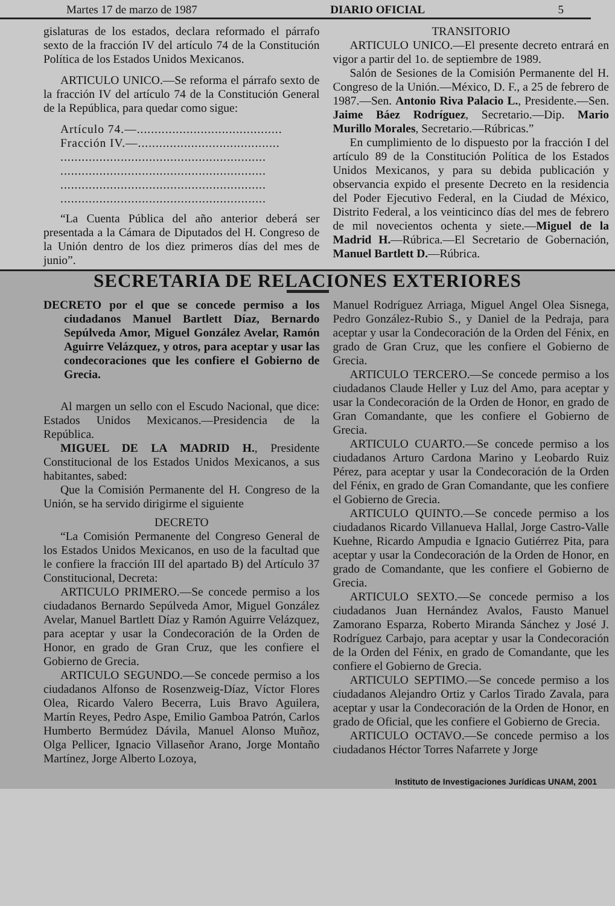Martes 17 de marzo de 1987 DIARIO OFICIAL 5
gislaturas de los estados, declara reformado el párrafo sexto de la fracción IV del artículo 74 de la Constitución Política de los Estados Unidos Mexicanos.
ARTICULO UNICO.—Se reforma el párrafo sexto de la fracción IV del artículo 74 de la Constitución General de la República, para quedar como sigue:
Artículo 74.—.........................................
Fracción IV.—........................................
..........................................................
..........................................................
..........................................................
..........................................................
“La Cuenta Pública del año anterior deberá ser presentada a la Cámara de Diputados del H. Congreso de la Unión dentro de los diez primeros días del mes de junio”.
TRANSITORIO
ARTICULO UNICO.—El presente decreto entrará en vigor a partir del 1o. de septiembre de 1989.
Salón de Sesiones de la Comisión Permanente del H. Congreso de la Unión.—México, D. F., a 25 de febrero de 1987.—Sen. Antonio Riva Palacio L., Presidente.—Sen. Jaime Báez Rodríguez, Secretario.—Dip. Mario Murillo Morales, Secretario.—Rúbricas.”
En cumplimiento de lo dispuesto por la fracción I del artículo 89 de la Constitución Política de los Estados Unidos Mexicanos, y para su debida publicación y observancia expido el presente Decreto en la residencia del Poder Ejecutivo Federal, en la Ciudad de México, Distrito Federal, a los veinticinco días del mes de febrero de mil novecientos ochenta y siete.—Miguel de la Madrid H.—Rúbrica.—El Secretario de Gobernación, Manuel Bartlett D.—Rúbrica.
SECRETARIA DE RELACIONES EXTERIORES
DECRETO por el que se concede permiso a los ciudadanos Manuel Bartlett Díaz, Bernardo Sepúlveda Amor, Miguel González Avelar, Ramón Aguirre Velázquez, y otros, para aceptar y usar las condecoraciones que les confiere el Gobierno de Grecia.
Al margen un sello con el Escudo Nacional, que dice: Estados Unidos Mexicanos.—Presidencia de la República.
MIGUEL DE LA MADRID H., Presidente Constitucional de los Estados Unidos Mexicanos, a sus habitantes, sabed:
Que la Comisión Permanente del H. Congreso de la Unión, se ha servido dirigirme el siguiente
DECRETO
“La Comisión Permanente del Congreso General de los Estados Unidos Mexicanos, en uso de la facultad que le confiere la fracción III del apartado B) del Artículo 37 Constitucional, Decreta:
ARTICULO PRIMERO.—Se concede permiso a los ciudadanos Bernardo Sepúlveda Amor, Miguel González Avelar, Manuel Bartlett Díaz y Ramón Aguirre Velázquez, para aceptar y usar la Condecoración de la Orden de Honor, en grado de Gran Cruz, que les confiere el Gobierno de Grecia.
ARTICULO SEGUNDO.—Se concede permiso a los ciudadanos Alfonso de Rosenzweig-Díaz, Víctor Flores Olea, Ricardo Valero Becerra, Luis Bravo Aguilera, Martín Reyes, Pedro Aspe, Emilio Gamboa Patrón, Carlos Humberto Bermúdez Dávila, Manuel Alonso Muñoz, Olga Pellicer, Ignacio Villaseñor Arano, Jorge Montaño Martínez, Jorge Alberto Lozoya,
Manuel Rodríguez Arriaga, Miguel Angel Olea Sisnega, Pedro González-Rubio S., y Daniel de la Pedraja, para aceptar y usar la Condecoración de la Orden del Fénix, en grado de Gran Cruz, que les confiere el Gobierno de Grecia.
ARTICULO TERCERO.—Se concede permiso a los ciudadanos Claude Heller y Luz del Amo, para aceptar y usar la Condecoración de la Orden de Honor, en grado de Gran Comandante, que les confiere el Gobierno de Grecia.
ARTICULO CUARTO.—Se concede permiso a los ciudadanos Arturo Cardona Marino y Leobardo Ruiz Pérez, para aceptar y usar la Condecoración de la Orden del Fénix, en grado de Gran Comandante, que les confiere el Gobierno de Grecia.
ARTICULO QUINTO.—Se concede permiso a los ciudadanos Ricardo Villanueva Hallal, Jorge Castro-Valle Kuehne, Ricardo Ampudia e Ignacio Gutiérrez Pita, para aceptar y usar la Condecoración de la Orden de Honor, en grado de Comandante, que les confiere el Gobierno de Grecia.
ARTICULO SEXTO.—Se concede permiso a los ciudadanos Juan Hernández Avalos, Fausto Manuel Zamorano Esparza, Roberto Miranda Sánchez y José J. Rodríguez Carbajo, para aceptar y usar la Condecoración de la Orden del Fénix, en grado de Comandante, que les confiere el Gobierno de Grecia.
ARTICULO SEPTIMO.—Se concede permiso a los ciudadanos Alejandro Ortiz y Carlos Tirado Zavala, para aceptar y usar la Condecoración de la Orden de Honor, en grado de Oficial, que les confiere el Gobierno de Grecia.
ARTICULO OCTAVO.—Se concede permiso a los ciudadanos Héctor Torres Nafarrete y Jorge
Instituto de Investigaciones Jurídicas UNAM, 2001